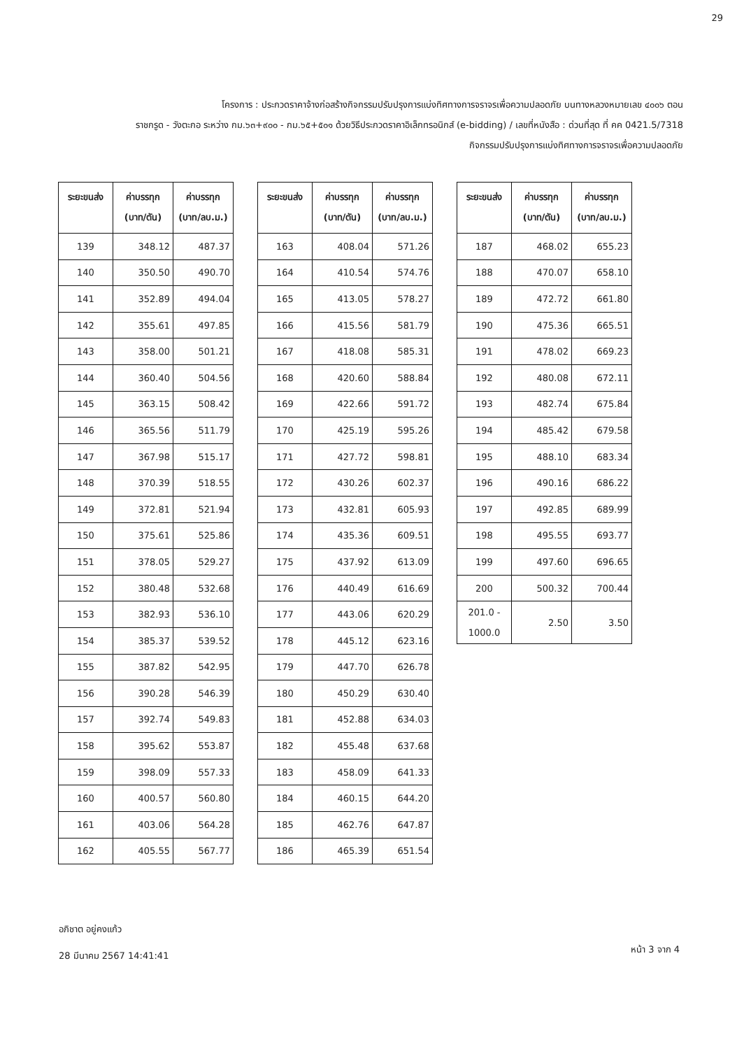29
โครงการ : ประกวดราคาจ้างก่อสร้างกิจกรรมปรับปรุงการแบ่งทิศทางการจราจรเพื่อความปลอดภัย บนทางหลวงหมายเลข ๔๐๐๖ ตอน
ราชกรูด - วังตะกอ ระหว่าง กม.๖๓+๙๐๐ - กม.๖๕+๕๐๑ ด้วยวิธีประกวดราคาอิเล็กทรอนิกส์ (e-bidding) / เลขที่หนังสือ : ด่วนที่สุด ที่ คค 0421.5/7318
กิจกรรมปรับปรุงการแบ่งทิศทางการจราจรเพื่อความปลอดภัย
| ระยะขนส่ง | ค่าบรรทุก (บาท/ตัน) | ค่าบรรทุก (บาท/ลบ.ม.) |
| --- | --- | --- |
| 139 | 348.12 | 487.37 |
| 140 | 350.50 | 490.70 |
| 141 | 352.89 | 494.04 |
| 142 | 355.61 | 497.85 |
| 143 | 358.00 | 501.21 |
| 144 | 360.40 | 504.56 |
| 145 | 363.15 | 508.42 |
| 146 | 365.56 | 511.79 |
| 147 | 367.98 | 515.17 |
| 148 | 370.39 | 518.55 |
| 149 | 372.81 | 521.94 |
| 150 | 375.61 | 525.86 |
| 151 | 378.05 | 529.27 |
| 152 | 380.48 | 532.68 |
| 153 | 382.93 | 536.10 |
| 154 | 385.37 | 539.52 |
| 155 | 387.82 | 542.95 |
| 156 | 390.28 | 546.39 |
| 157 | 392.74 | 549.83 |
| 158 | 395.62 | 553.87 |
| 159 | 398.09 | 557.33 |
| 160 | 400.57 | 560.80 |
| 161 | 403.06 | 564.28 |
| 162 | 405.55 | 567.77 |
| ระยะขนส่ง | ค่าบรรทุก (บาท/ตัน) | ค่าบรรทุก (บาท/ลบ.ม.) |
| --- | --- | --- |
| 163 | 408.04 | 571.26 |
| 164 | 410.54 | 574.76 |
| 165 | 413.05 | 578.27 |
| 166 | 415.56 | 581.79 |
| 167 | 418.08 | 585.31 |
| 168 | 420.60 | 588.84 |
| 169 | 422.66 | 591.72 |
| 170 | 425.19 | 595.26 |
| 171 | 427.72 | 598.81 |
| 172 | 430.26 | 602.37 |
| 173 | 432.81 | 605.93 |
| 174 | 435.36 | 609.51 |
| 175 | 437.92 | 613.09 |
| 176 | 440.49 | 616.69 |
| 177 | 443.06 | 620.29 |
| 178 | 445.12 | 623.16 |
| 179 | 447.70 | 626.78 |
| 180 | 450.29 | 630.40 |
| 181 | 452.88 | 634.03 |
| 182 | 455.48 | 637.68 |
| 183 | 458.09 | 641.33 |
| 184 | 460.15 | 644.20 |
| 185 | 462.76 | 647.87 |
| 186 | 465.39 | 651.54 |
| ระยะขนส่ง | ค่าบรรทุก (บาท/ตัน) | ค่าบรรทุก (บาท/ลบ.ม.) |
| --- | --- | --- |
| 187 | 468.02 | 655.23 |
| 188 | 470.07 | 658.10 |
| 189 | 472.72 | 661.80 |
| 190 | 475.36 | 665.51 |
| 191 | 478.02 | 669.23 |
| 192 | 480.08 | 672.11 |
| 193 | 482.74 | 675.84 |
| 194 | 485.42 | 679.58 |
| 195 | 488.10 | 683.34 |
| 196 | 490.16 | 686.22 |
| 197 | 492.85 | 689.99 |
| 198 | 495.55 | 693.77 |
| 199 | 497.60 | 696.65 |
| 200 | 500.32 | 700.44 |
| 201.0 - 1000.0 | 2.50 | 3.50 |
อภิชาต อยู่คงแก้ว
28 มีนาคม 2567 14:41:41
หน้า 3 จาก 4